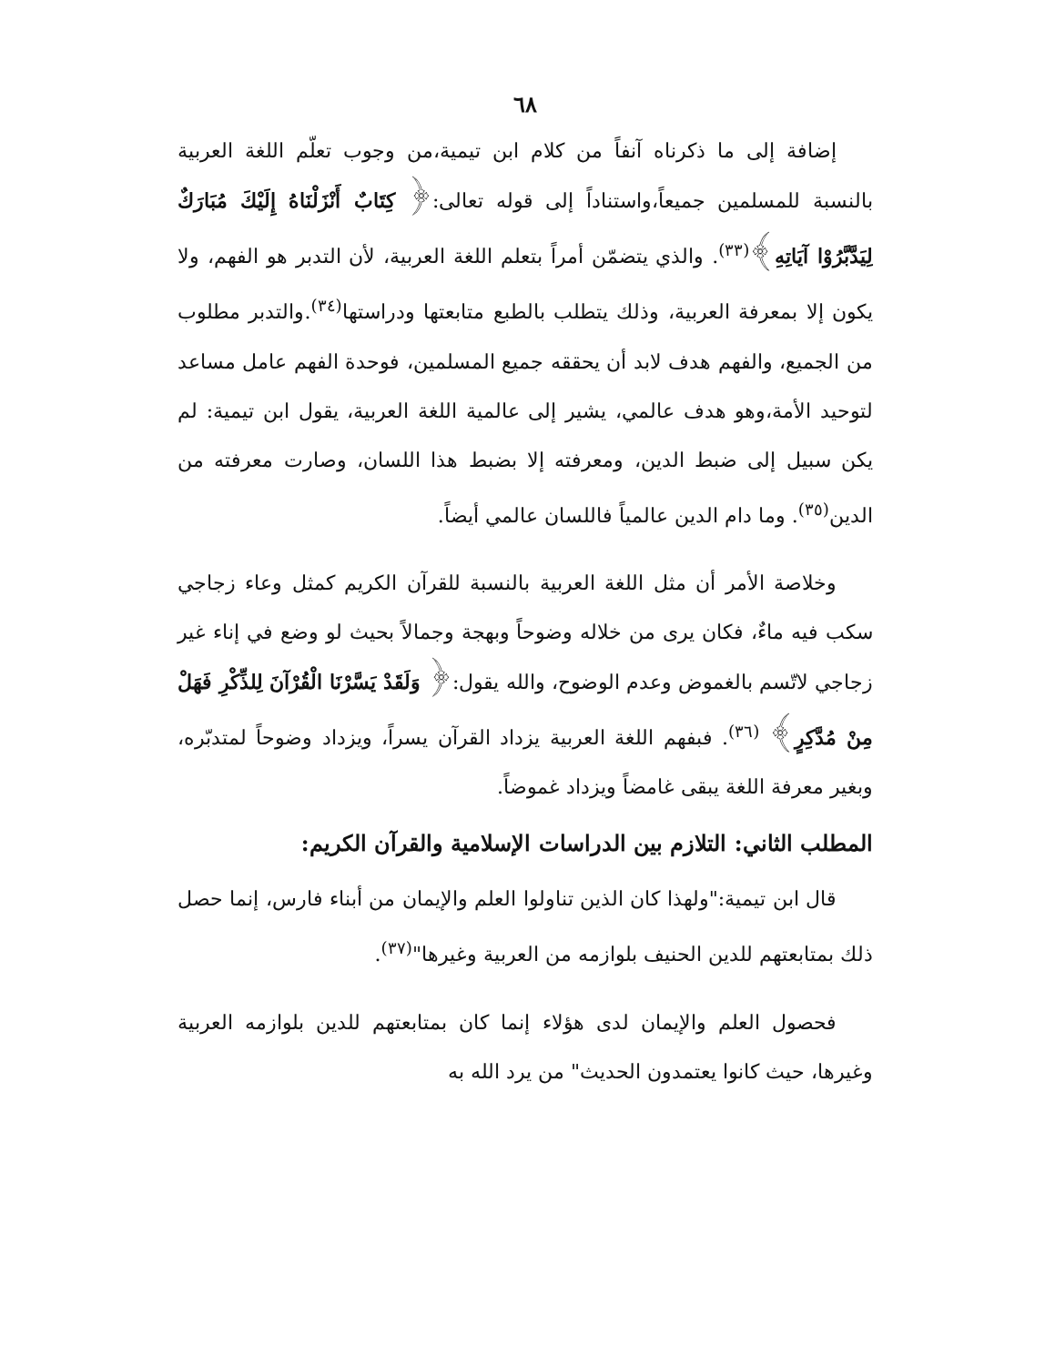٦٨
إضافة إلى ما ذكرناه آنفاً من كلام ابن تيمية،من وجوب تعلّم اللغة العربية بالنسبة للمسلمين جميعاً،واستناداً إلى قوله تعالى:﴿ كِتَابٌ أَنْزَلْنَاهُ إِلَيْكَ مُبَارَكٌ لِيَدَّبَّرُوْا آيَاتِهِ﴾<sup>(٣٣)</sup>. والذي يتضمّن أمراً بتعلم اللغة العربية، لأن التدبر هو الفهم، ولا يكون إلا بمعرفة العربية، وذلك يتطلب بالطبع متابعتها ودراستها<sup>(٣٤)</sup>.والتدبر مطلوب من الجميع، والفهم هدف لابد أن يحققه جميع المسلمين، فوحدة الفهم عامل مساعد لتوحيد الأمة،وهو هدف عالمي، يشير إلى عالمية اللغة العربية، يقول ابن تيمية: لم يكن سبيل إلى ضبط الدين، ومعرفته إلا بضبط هذا اللسان، وصارت معرفته من الدين<sup>(٣٥)</sup>. وما دام الدين عالمياً فاللسان عالمي أيضاً.
وخلاصة الأمر أن مثل اللغة العربية بالنسبة للقرآن الكريم كمثل وعاء زجاجي سكب فيه ماءٌ، فكان يرى من خلاله وضوحاً وبهجة وجمالاً بحيث لو وضع في إناء غير زجاجي لاتّسم بالغموض وعدم الوضوح، والله يقول:﴿ وَلَقَدْ يَسَّرْنَا الْقُرْآنَ لِلذِّكْرِ فَهَلْ مِنْ مُدَّكِرٍ﴾ <sup>(٣٦)</sup>. فبفهم اللغة العربية يزداد القرآن يسراً، ويزداد وضوحاً لمتدبّره، وبغير معرفة اللغة يبقى غامضاً ويزداد غموضاً.
المطلب الثاني: التلازم بين الدراسات الإسلامية والقرآن الكريم:
قال ابن تيمية:"ولهذا كان الذين تناولوا العلم والإيمان من أبناء فارس، إنما حصل ذلك بمتابعتهم للدين الحنيف بلوازمه من العربية وغيرها"<sup>(٣٧)</sup>.
فحصول العلم والإيمان لدى هؤلاء إنما كان بمتابعتهم للدين بلوازمه العربية وغيرها، حيث كانوا يعتمدون الحديث" من يرد الله به